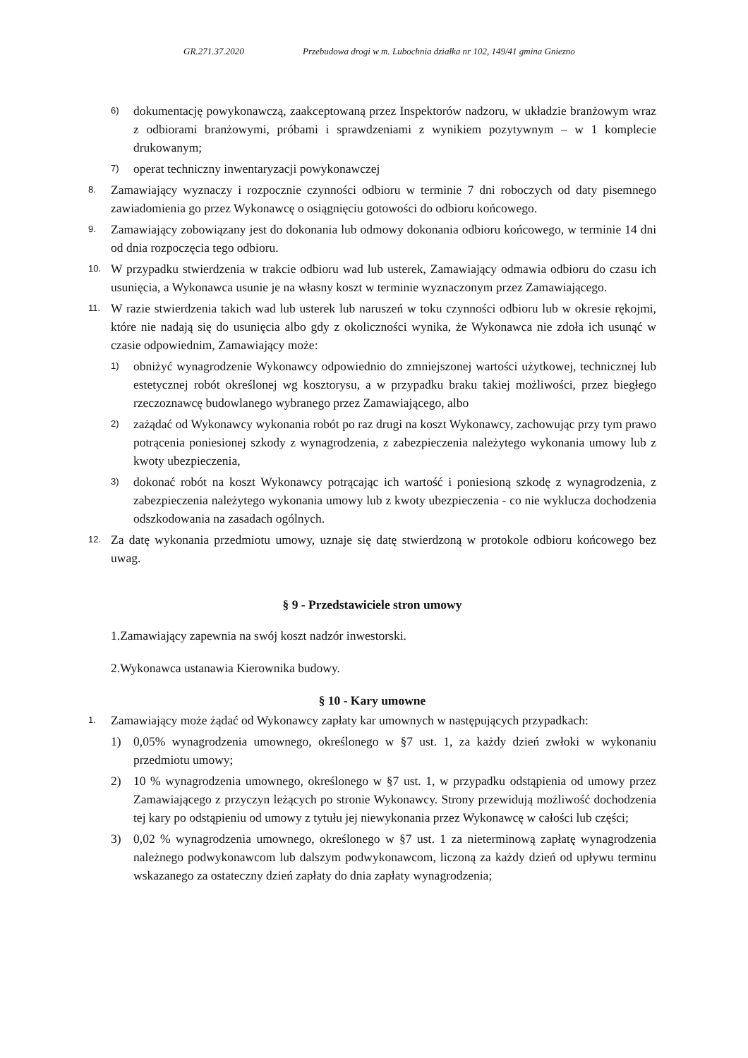GR.271.37.2020 Przebudowa drogi w m. Lubochnia działka nr 102, 149/41 gmina Gniezno
6) dokumentację powykonawczą, zaakceptowaną przez Inspektorów nadzoru, w układzie branżowym wraz z odbiorami branżowymi, próbami i sprawdzeniami z wynikiem pozytywnym – w 1 komplecie drukowanym;
7) operat techniczny inwentaryzacji powykonawczej
8. Zamawiający wyznaczy i rozpocznie czynności odbioru w terminie 7 dni roboczych od daty pisemnego zawiadomienia go przez Wykonawcę o osiągnięciu gotowości do odbioru końcowego.
9. Zamawiający zobowiązany jest do dokonania lub odmowy dokonania odbioru końcowego, w terminie 14 dni od dnia rozpoczęcia tego odbioru.
10. W przypadku stwierdzenia w trakcie odbioru wad lub usterek, Zamawiający odmawia odbioru do czasu ich usunięcia, a Wykonawca usunie je na własny koszt w terminie wyznaczonym przez Zamawiającego.
11. W razie stwierdzenia takich wad lub usterek lub naruszeń w toku czynności odbioru lub w okresie rękojmi, które nie nadają się do usunięcia albo gdy z okoliczności wynika, że Wykonawca nie zdoła ich usunąć w czasie odpowiednim, Zamawiający może:
1) obniżyć wynagrodzenie Wykonawcy odpowiednio do zmniejszonej wartości użytkowej, technicznej lub estetycznej robót określonej wg kosztorysu, a w przypadku braku takiej możliwości, przez biegłego rzeczoznawcę budowlanego wybranego przez Zamawiającego, albo
2) zażądać od Wykonawcy wykonania robót po raz drugi na koszt Wykonawcy, zachowując przy tym prawo potrącenia poniesionej szkody z wynagrodzenia, z zabezpieczenia należytego wykonania umowy lub z kwoty ubezpieczenia,
3) dokonać robót na koszt Wykonawcy potrącając ich wartość i poniesioną szkodę z wynagrodzenia, z zabezpieczenia należytego wykonania umowy lub z kwoty ubezpieczenia - co nie wyklucza dochodzenia odszkodowania na zasadach ogólnych.
12. Za datę wykonania przedmiotu umowy, uznaje się datę stwierdzoną w protokole odbioru końcowego bez uwag.
§ 9 - Przedstawiciele stron umowy
1.Zamawiający zapewnia na swój koszt nadzór inwestorski.
2.Wykonawca ustanawia Kierownika budowy.
§ 10 - Kary umowne
1. Zamawiający może żądać od Wykonawcy zapłaty kar umownych w następujących przypadkach:
1) 0,05% wynagrodzenia umownego, określonego w §7 ust. 1, za każdy dzień zwłoki w wykonaniu przedmiotu umowy;
2) 10 % wynagrodzenia umownego, określonego w §7 ust. 1, w przypadku odstąpienia od umowy przez Zamawiającego z przyczyn leżących po stronie Wykonawcy. Strony przewidują możliwość dochodzenia tej kary po odstąpieniu od umowy z tytułu jej niewykonania przez Wykonawcę w całości lub części;
3) 0,02 % wynagrodzenia umownego, określonego w §7 ust. 1 za nieterminową zapłatę wynagrodzenia należnego podwykonawcom lub dalszym podwykonawcom, liczoną za każdy dzień od upływu terminu wskazanego za ostateczny dzień zapłaty do dnia zapłaty wynagrodzenia;